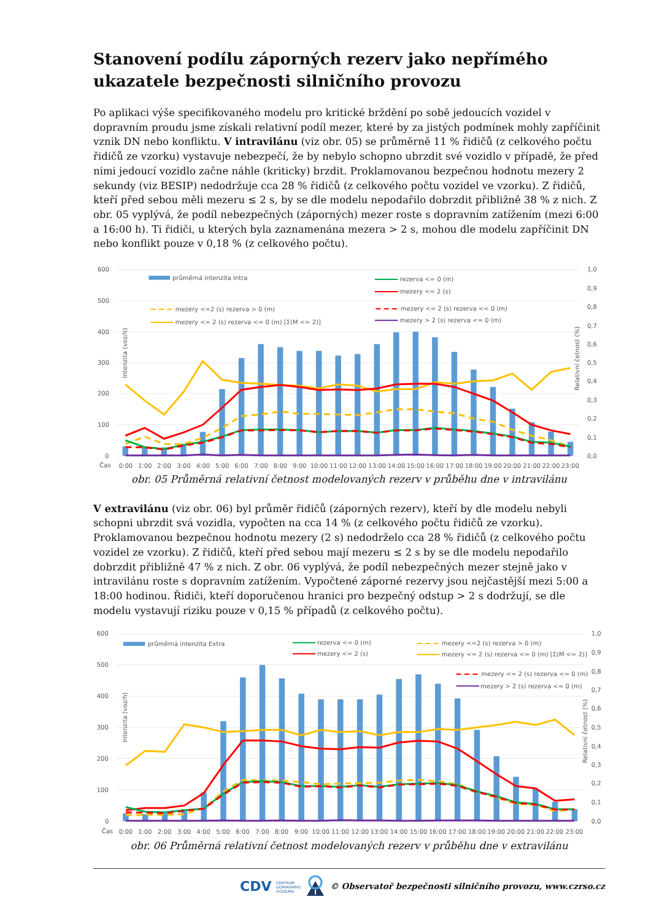Stanovení podílu záporných rezerv jako nepřímého ukazatele bezpečnosti silničního provozu
Po aplikaci výše specifikovaného modelu pro kritické brždění po sobě jedoucích vozidel v dopravním proudu jsme získali relativní podíl mezer, které by za jistých podmínek mohly zapříčinit vznik DN nebo konfliktu. V intravilánu (viz obr. 05) se průměrně 11 % řidičů (z celkového počtu řidičů ze vzorku) vystavuje nebezpečí, že by nebylo schopno ubrzdit své vozidlo v případě, že před nimi jedoucí vozidlo začne náhle (kriticky) brzdit. Proklamovanou bezpečnou hodnotu mezery 2 sekundy (viz BESIP) nedodržuje cca 28 % řidičů (z celkového počtu vozidel ve vzorku). Z řidičů, kteří před sebou měli mezeru ≤ 2 s, by se dle modelu nepodařilo dobrzdit přibližně 38 % z nich. Z obr. 05 vyplývá, že podíl nebezpečných (záporných) mezer roste s dopravním zatížením (mezi 6:00 a 16:00 h). Ti řidiči, u kterých byla zaznamenána mezera > 2 s, mohou dle modelu zapříčinit DN nebo konflikt pouze v 0,18 % (z celkového počtu).
600
500
400
300
200
100
0
1,0
0,9
0,8
0,7
0,6
0,5
0,4
0,3
0,2
0,1
0,0
Čas
0:00
1:00
2:00
3:00
4:00
5:00
6:00
7:00
8:00
9:00
10:00
11:00
12:00
13:00
14:00
15:00
16:00
17:00
18:00
19:00
20:00
21:00
22:00
23:00
Intenzita (voz/h)
Relativní četnost (%)
průměrná intenzita Intra
rezerva <= 0 (m)
mezery <= 2 (s)
mezery <=2 (s) rezerva > 0 (m)
mezery <= 2 (s) rezerva <= 0 (m) [Σ(M <= 2)]
mezery <= 2 (s) rezerva <= 0 (m)
mezery > 2 (s) rezerva <= 0 (m)
obr. 05 Průměrná relativní četnost modelovaných rezerv v průběhu dne v intravilánu
V extravilánu (viz obr. 06) byl průměr řidičů (záporných rezerv), kteří by dle modelu nebyli schopni ubrzdit svá vozidla, vypočten na cca 14 % (z celkového počtu řidičů ze vzorku). Proklamovanou bezpečnou hodnotu mezery (2 s) nedodrželo cca 28 % řidičů (z celkového počtu vozidel ze vzorku). Z řidičů, kteří před sebou mají mezeru ≤ 2 s by se dle modelu nepodařilo dobrzdit přibližně 47 % z nich. Z obr. 06 vyplývá, že podíl nebezpečných mezer stejně jako v intravilánu roste s dopravním zatížením. Vypočtené záporné rezervy jsou nejčastější mezi 5:00 a 18:00 hodinou. Řidiči, kteří doporučenou hranici pro bezpečný odstup > 2 s dodržují, se dle modelu vystavují riziku pouze v 0,15 % případů (z celkového počtu).
600
500
400
300
200
100
0
1,0
0,9
0,8
0,7
0,6
0,5
0,4
0,3
0,2
0,1
0,0
Čas
0:00
1:00
2:00
3:00
4:00
5:00
6:00
7:00
8:00
9:00
10:00
11:00
12:00
13:00
14:00
15:00
16:00
17:00
18:00
19:00
20:00
21:00
22:00
23:00
Intenzita (voz/h)
Relativní četnost (%)
průměrná intenzita Extra
rezerva <= 0 (m)
mezery <= 2 (s)
mezery <=2 (s) rezerva > 0 (m)
mezery <= 2 (s) rezerva <= 0 (m) [Σ(M <= 2)]
mezery <= 2 (s) rezerva <= 0 (m)
mezery > 2 (s) rezerva <= 0 (m)
obr. 06 Průměrná relativní četnost modelovaných rezerv v průběhu dne v extravilánu
CDV CENTRUM
DOPRAVNÍHO
VÝZKUMU © Observatoř bezpečnosti silničního provozu, www.czrso.cz